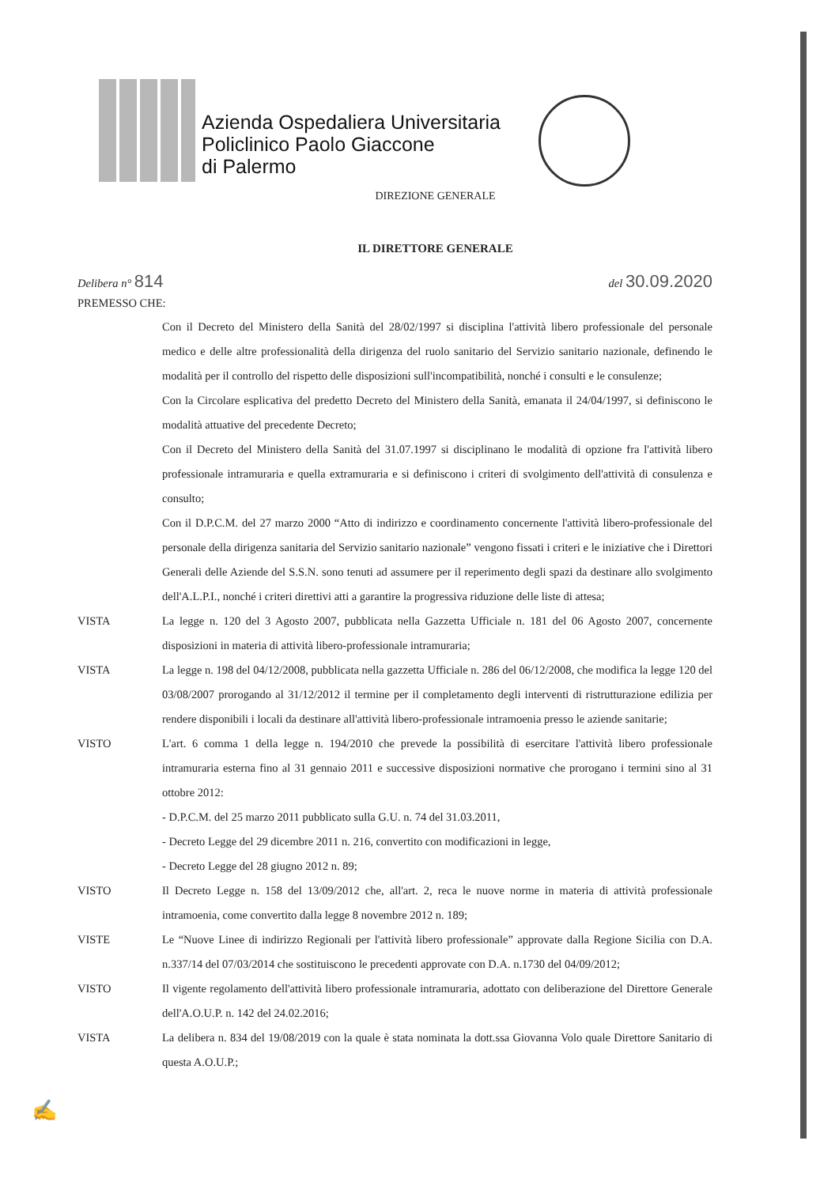Azienda Ospedaliera Universitaria
Policlinico Paolo Giaccone
di Palermo
DIREZIONE GENERALE
IL DIRETTORE GENERALE
Delibera n° 814
del 30.09.2020
PREMESSO CHE:
Con il Decreto del Ministero della Sanità del 28/02/1997 si disciplina l'attività libero professionale del personale medico e delle altre professionalità della dirigenza del ruolo sanitario del Servizio sanitario nazionale, definendo le modalità per il controllo del rispetto delle disposizioni sull'incompatibilità, nonché i consulti e le consulenze;
Con la Circolare esplicativa del predetto Decreto del Ministero della Sanità, emanata il 24/04/1997, si definiscono le modalità attuative del precedente Decreto;
Con il Decreto del Ministero della Sanità del 31.07.1997 si disciplinano le modalità di opzione fra l'attività libero professionale intramuraria e quella extramuraria e si definiscono i criteri di svolgimento dell'attività di consulenza e consulto;
Con il D.P.C.M. del 27 marzo 2000 “Atto di indirizzo e coordinamento concernente l'attività libero-professionale del personale della dirigenza sanitaria del Servizio sanitario nazionale” vengono fissati i criteri e le iniziative che i Direttori Generali delle Aziende del S.S.N. sono tenuti ad assumere per il reperimento degli spazi da destinare allo svolgimento dell'A.L.P.I., nonché i criteri direttivi atti a garantire la progressiva riduzione delle liste di attesa;
VISTA La legge n. 120 del 3 Agosto 2007, pubblicata nella Gazzetta Ufficiale n. 181 del 06 Agosto 2007, concernente disposizioni in materia di attività libero-professionale intramuraria;
VISTA La legge n. 198 del 04/12/2008, pubblicata nella gazzetta Ufficiale n. 286 del 06/12/2008, che modifica la legge 120 del 03/08/2007 prorogando al 31/12/2012 il termine per il completamento degli interventi di ristrutturazione edilizia per rendere disponibili i locali da destinare all'attività libero-professionale intramoenia presso le aziende sanitarie;
VISTO L'art. 6 comma 1 della legge n. 194/2010 che prevede la possibilità di esercitare l'attività libero professionale intramuraria esterna fino al 31 gennaio 2011 e successive disposizioni normative che prorogano i termini sino al 31 ottobre 2012:
- D.P.C.M. del 25 marzo 2011 pubblicato sulla G.U. n. 74 del 31.03.2011,
- Decreto Legge del 29 dicembre 2011 n. 216, convertito con modificazioni in legge,
- Decreto Legge del 28 giugno 2012 n. 89;
VISTO Il Decreto Legge n. 158 del 13/09/2012 che, all'art. 2, reca le nuove norme in materia di attività professionale intramoenia, come convertito dalla legge 8 novembre 2012 n. 189;
VISTE Le “Nuove Linee di indirizzo Regionali per l'attività libero professionale” approvate dalla Regione Sicilia con D.A. n.337/14 del 07/03/2014 che sostituiscono le precedenti approvate con D.A. n.1730 del 04/09/2012;
VISTO Il vigente regolamento dell'attività libero professionale intramuraria, adottato con deliberazione del Direttore Generale dell'A.O.U.P. n. 142 del 24.02.2016;
VISTA La delibera n. 834 del 19/08/2019 con la quale è stata nominata la dott.ssa Giovanna Volo quale Direttore Sanitario di questa A.O.U.P.;
✍